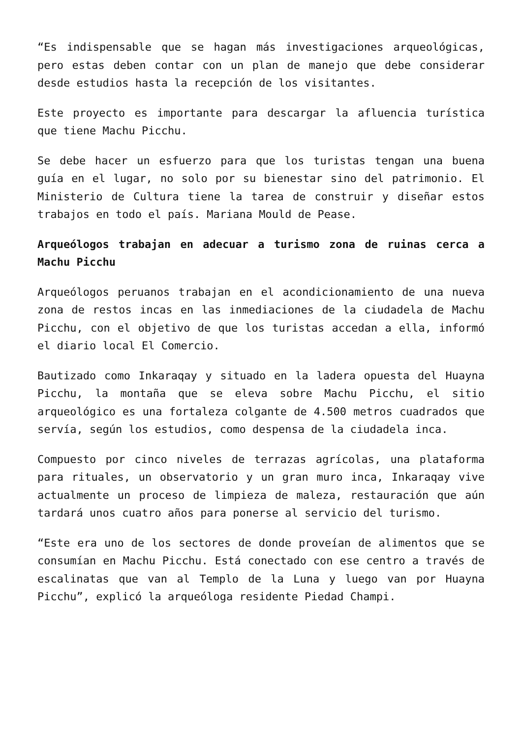“Es indispensable que se hagan más investigaciones arqueológicas, pero estas deben contar con un plan de manejo que debe considerar desde estudios hasta la recepción de los visitantes.
Este proyecto es importante para descargar la afluencia turística que tiene Machu Picchu.
Se debe hacer un esfuerzo para que los turistas tengan una buena guía en el lugar, no solo por su bienestar sino del patrimonio. El Ministerio de Cultura tiene la tarea de construir y diseñar estos trabajos en todo el país. Mariana Mould de Pease.
Arqueólogos trabajan en adecuar a turismo zona de ruinas cerca a Machu Picchu
Arqueólogos peruanos trabajan en el acondicionamiento de una nueva zona de restos incas en las inmediaciones de la ciudadela de Machu Picchu, con el objetivo de que los turistas accedan a ella, informó el diario local El Comercio.
Bautizado como Inkaraqay y situado en la ladera opuesta del Huayna Picchu, la montaña que se eleva sobre Machu Picchu, el sitio arqueológico es una fortaleza colgante de 4.500 metros cuadrados que servía, según los estudios, como despensa de la ciudadela inca.
Compuesto por cinco niveles de terrazas agrícolas, una plataforma para rituales, un observatorio y un gran muro inca, Inkaraqay vive actualmente un proceso de limpieza de maleza, restauración que aún tardará unos cuatro años para ponerse al servicio del turismo.
“Este era uno de los sectores de donde proveían de alimentos que se consumían en Machu Picchu. Está conectado con ese centro a través de escalinatas que van al Templo de la Luna y luego van por Huayna Picchu”, explicó la arqueóloga residente Piedad Champi.